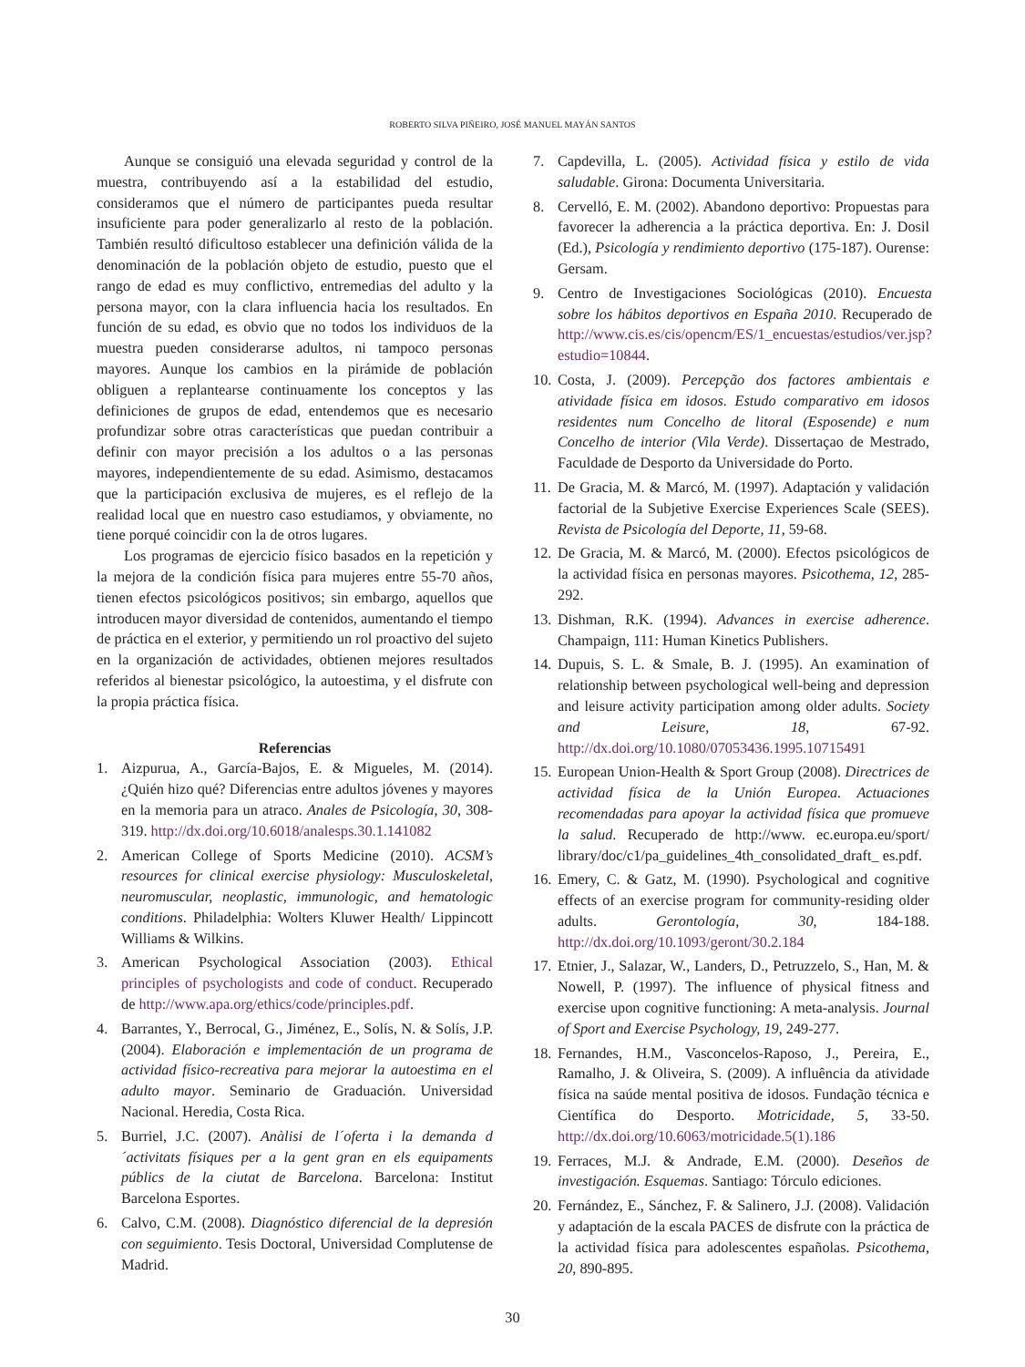ROBERTO SILVA PIÑEIRO, JOSÉ MANUEL MAYÁN SANTOS
Aunque se consiguió una elevada seguridad y control de la muestra, contribuyendo así a la estabilidad del estudio, consideramos que el número de participantes pueda resultar insuficiente para poder generalizarlo al resto de la población. También resultó dificultoso establecer una definición válida de la denominación de la población objeto de estudio, puesto que el rango de edad es muy conflictivo, entremedias del adulto y la persona mayor, con la clara influencia hacia los resultados. En función de su edad, es obvio que no todos los individuos de la muestra pueden considerarse adultos, ni tampoco personas mayores. Aunque los cambios en la pirámide de población obliguen a replantearse continuamente los conceptos y las definiciones de grupos de edad, entendemos que es necesario profundizar sobre otras características que puedan contribuir a definir con mayor precisión a los adultos o a las personas mayores, independientemente de su edad. Asimismo, destacamos que la participación exclusiva de mujeres, es el reflejo de la realidad local que en nuestro caso estudiamos, y obviamente, no tiene porqué coincidir con la de otros lugares.
Los programas de ejercicio físico basados en la repetición y la mejora de la condición física para mujeres entre 55-70 años, tienen efectos psicológicos positivos; sin embargo, aquellos que introducen mayor diversidad de contenidos, aumentando el tiempo de práctica en el exterior, y permitiendo un rol proactivo del sujeto en la organización de actividades, obtienen mejores resultados referidos al bienestar psicológico, la autoestima, y el disfrute con la propia práctica física.
Referencias
1. Aizpurua, A., García-Bajos, E. & Migueles, M. (2014). ¿Quién hizo qué? Diferencias entre adultos jóvenes y mayores en la memoria para un atraco. Anales de Psicología, 30, 308-319. http://dx.doi.org/10.6018/analesps.30.1.141082
2. American College of Sports Medicine (2010). ACSM’s resources for clinical exercise physiology: Musculoskeletal, neuromuscular, neoplastic, immunologic, and hematologic conditions. Philadelphia: Wolters Kluwer Health/ Lippincott Williams & Wilkins.
3. American Psychological Association (2003). Ethical principles of psychologists and code of conduct. Recuperado de http://www.apa.org/ethics/code/principles.pdf.
4. Barrantes, Y., Berrocal, G., Jiménez, E., Solís, N. & Solís, J.P. (2004). Elaboración e implementación de un programa de actividad físico-recreativa para mejorar la autoestima en el adulto mayor. Seminario de Graduación. Universidad Nacional. Heredia, Costa Rica.
5. Burriel, J.C. (2007). Anàlisi de l´oferta i la demanda d´activitats físiques per a la gent gran en els equipaments públics de la ciutat de Barcelona. Barcelona: Institut Barcelona Esportes.
6. Calvo, C.M. (2008). Diagnóstico diferencial de la depresión con seguimiento. Tesis Doctoral, Universidad Complutense de Madrid.
7. Capdevilla, L. (2005). Actividad física y estilo de vida saludable. Girona: Documenta Universitaria.
8. Cervelló, E. M. (2002). Abandono deportivo: Propuestas para favorecer la adherencia a la práctica deportiva. En: J. Dosil (Ed.), Psicología y rendimiento deportivo (175-187). Ourense: Gersam.
9. Centro de Investigaciones Sociológicas (2010). Encuesta sobre los hábitos deportivos en España 2010. Recuperado de http://www.cis.es/cis/opencm/ES/1_encuestas/estudios/ver.jsp?estudio=10844.
10. Costa, J. (2009). Percepção dos factores ambientais e atividade física em idosos. Estudo comparativo em idosos residentes num Concelho de litoral (Esposende) e num Concelho de interior (Vila Verde). Dissertaçao de Mestrado, Faculdade de Desporto da Universidade do Porto.
11. De Gracia, M. & Marcó, M. (1997). Adaptación y validación factorial de la Subjetive Exercise Experiences Scale (SEES). Revista de Psicología del Deporte, 11, 59-68.
12. De Gracia, M. & Marcó, M. (2000). Efectos psicológicos de la actividad física en personas mayores. Psicothema, 12, 285-292.
13. Dishman, R.K. (1994). Advances in exercise adherence. Champaign, 111: Human Kinetics Publishers.
14. Dupuis, S. L. & Smale, B. J. (1995). An examination of relationship between psychological well-being and depression and leisure activity participation among older adults. Society and Leisure, 18, 67-92. http://dx.doi.org/10.1080/07053436.1995.10715491
15. European Union-Health & Sport Group (2008). Directrices de actividad física de la Unión Europea. Actuaciones recomendadas para apoyar la actividad física que promueve la salud. Recuperado de http://www. ec.europa.eu/sport/ library/doc/c1/pa_guidelines_4th_consolidated_draft_ es.pdf.
16. Emery, C. & Gatz, M. (1990). Psychological and cognitive effects of an exercise program for community-residing older adults. Gerontología, 30, 184-188. http://dx.doi.org/10.1093/geront/30.2.184
17. Etnier, J., Salazar, W., Landers, D., Petruzzelo, S., Han, M. & Nowell, P. (1997). The influence of physical fitness and exercise upon cognitive functioning: A meta-analysis. Journal of Sport and Exercise Psychology, 19, 249-277.
18. Fernandes, H.M., Vasconcelos-Raposo, J., Pereira, E., Ramalho, J. & Oliveira, S. (2009). A influência da atividade física na saúde mental positiva de idosos. Fundação técnica e Científica do Desporto. Motricidade, 5, 33-50. http://dx.doi.org/10.6063/motricidade.5(1).186
19. Ferraces, M.J. & Andrade, E.M. (2000). Deseños de investigación. Esquemas. Santiago: Tórculo ediciones.
20. Fernández, E., Sánchez, F. & Salinero, J.J. (2008). Validación y adaptación de la escala PACES de disfrute con la práctica de la actividad física para adolescentes españolas. Psicothema, 20, 890-895.
30